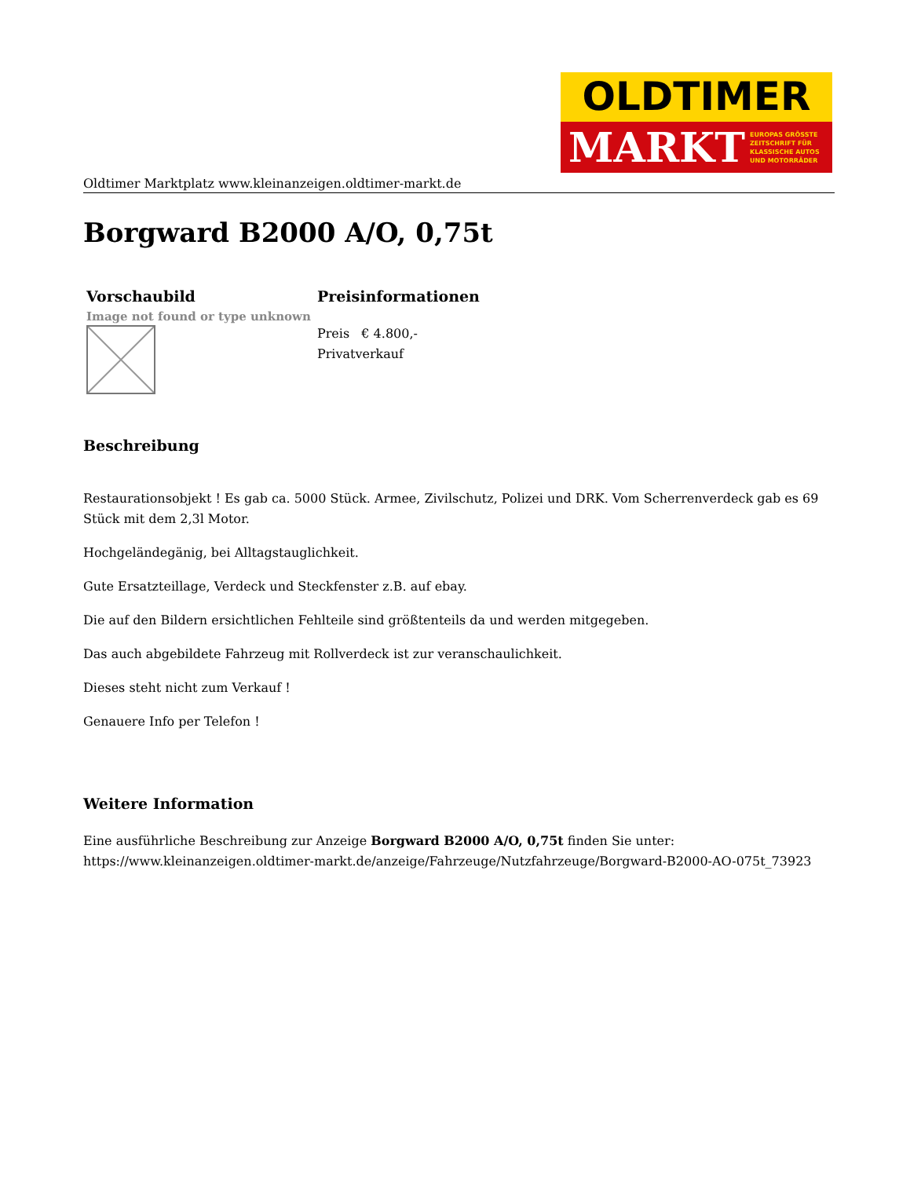OLDTIMER
MARKT EUROPAS GRÖSSTE
ZEITSCHRIFT FÜR
KLASSISCHE AUTOS
UND MOTORRÄDER
Oldtimer Marktplatz www.kleinanzeigen.oldtimer-markt.de
Borgward B2000 A/O, 0,75t
| Vorschaubild | Preisinformationen |
| --- | --- |
| Image not found or type unknown | Preis € 4.800,- Privatverkauf |
Beschreibung
Restaurationsobjekt ! Es gab ca. 5000 Stück. Armee, Zivilschutz, Polizei und DRK. Vom Scherrenverdeck gab es 69 Stück mit dem 2,3l Motor.
Hochgeländegänig, bei Alltagstauglichkeit.
Gute Ersatzteillage, Verdeck und Steckfenster z.B. auf ebay.
Die auf den Bildern ersichtlichen Fehlteile sind größtenteils da und werden mitgegeben.
Das auch abgebildete Fahrzeug mit Rollverdeck ist zur veranschaulichkeit.
Dieses steht nicht zum Verkauf !
Genauere Info per Telefon !
Weitere Information
Eine ausführliche Beschreibung zur Anzeige Borgward B2000 A/O, 0,75t finden Sie unter: https://www.kleinanzeigen.oldtimer-markt.de/anzeige/Fahrzeuge/Nutzfahrzeuge/Borgward-B2000-AO-075t_73923